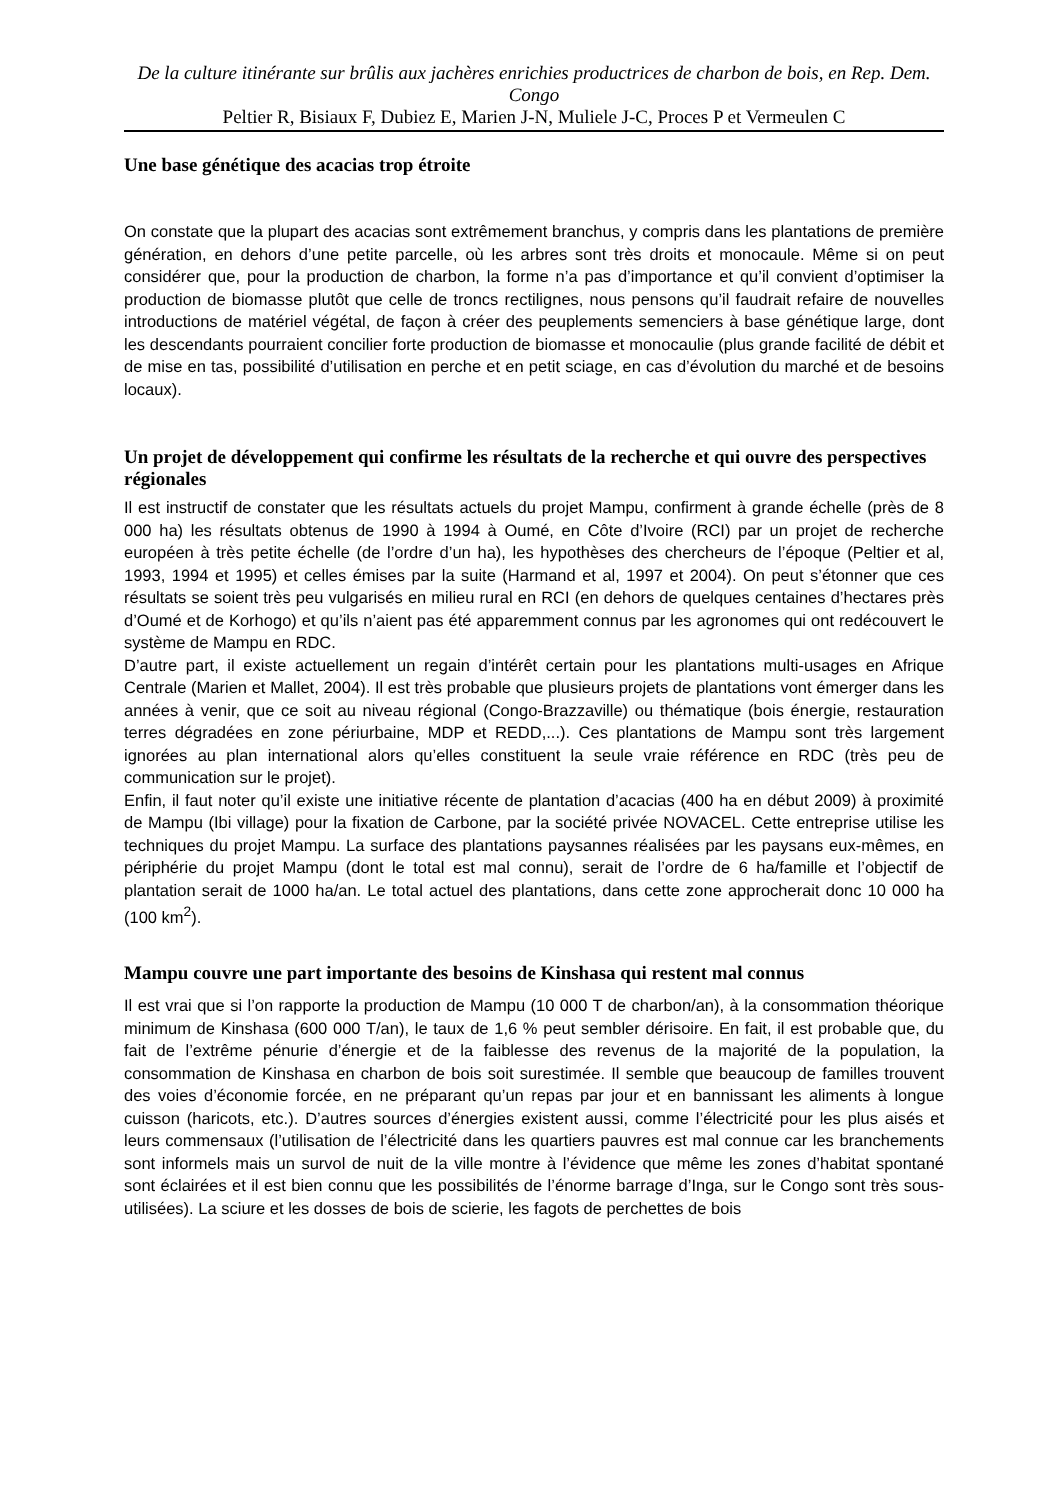De la culture itinérante sur brûlis aux jachères enrichies productrices de charbon de bois, en Rep. Dem. Congo
Peltier R, Bisiaux F, Dubiez E, Marien J-N, Muliele J-C, Proces P et Vermeulen C
Une base génétique des acacias trop étroite
On constate que la plupart des acacias sont extrêmement branchus, y compris dans les plantations de première génération, en dehors d’une petite parcelle, où les arbres sont très droits et monocaule. Même si on peut considérer que, pour la production de charbon, la forme n’a pas d’importance et qu’il convient d’optimiser la production de biomasse plutôt que celle de troncs rectilignes, nous pensons qu’il faudrait refaire de nouvelles introductions de matériel végétal, de façon à créer des peuplements semenciers à base génétique large, dont les descendants pourraient concilier forte production de biomasse et monocaulie (plus grande facilité de débit et de mise en tas, possibilité d’utilisation en perche et en petit sciage, en cas d’évolution du marché et de besoins locaux).
Un projet de développement qui confirme les résultats de la recherche et qui ouvre des perspectives régionales
Il est instructif de constater que les résultats actuels du projet Mampu, confirment à grande échelle (près de 8 000 ha) les résultats obtenus de 1990 à 1994 à Oumé, en Côte d’Ivoire (RCI) par un projet de recherche européen à très petite échelle (de l’ordre d’un ha), les hypothèses des chercheurs de l’époque (Peltier et al, 1993, 1994 et 1995) et celles émises par la suite (Harmand et al, 1997 et 2004). On peut s’étonner que ces résultats se soient très peu vulgarisés en milieu rural en RCI (en dehors de quelques centaines d’hectares près d’Oumé et de Korhogo) et qu’ils n’aient pas été apparemment connus par les agronomes qui ont redécouvert le système de Mampu en RDC.
D’autre part, il existe actuellement un regain d’intérêt certain pour les plantations multi-usages en Afrique Centrale (Marien et Mallet, 2004). Il est très probable que plusieurs projets de plantations vont émerger dans les années à venir, que ce soit au niveau régional (Congo-Brazzaville) ou thématique (bois énergie, restauration terres dégradées en zone périurbaine, MDP et REDD,...). Ces plantations de Mampu sont très largement ignorées au plan international alors qu’elles constituent la seule vraie référence en RDC (très peu de communication sur le projet).
Enfin, il faut noter qu’il existe une initiative récente de plantation d’acacias (400 ha en début 2009) à proximité de Mampu (Ibi village) pour la fixation de Carbone, par la société privée NOVACEL. Cette entreprise utilise les techniques du projet Mampu. La surface des plantations paysannes réalisées par les paysans eux-mêmes, en périphérie du projet Mampu (dont le total est mal connu), serait de l’ordre de 6 ha/famille et l’objectif de plantation serait de 1000 ha/an. Le total actuel des plantations, dans cette zone approcherait donc 10 000 ha (100 km<sup>2</sup>).
Mampu couvre une part importante des besoins de Kinshasa qui restent mal connus
Il est vrai que si l’on rapporte la production de Mampu (10 000 T de charbon/an), à la consommation théorique minimum de Kinshasa (600 000 T/an), le taux de 1,6 % peut sembler dérisoire. En fait, il est probable que, du fait de l’extrême pénurie d’énergie et de la faiblesse des revenus de la majorité de la population, la consommation de Kinshasa en charbon de bois soit surestimée. Il semble que beaucoup de familles trouvent des voies d’économie forcée, en ne préparant qu’un repas par jour et en bannissant les aliments à longue cuisson (haricots, etc.). D’autres sources d’énergies existent aussi, comme l’électricité pour les plus aisés et leurs commensaux (l’utilisation de l’électricité dans les quartiers pauvres est mal connue car les branchements sont informels mais un survol de nuit de la ville montre à l’évidence que même les zones d’habitat spontané sont éclairées et il est bien connu que les possibilités de l’énorme barrage d’Inga, sur le Congo sont très sous-utilisées). La sciure et les dosses de bois de scierie, les fagots de perchettes de bois